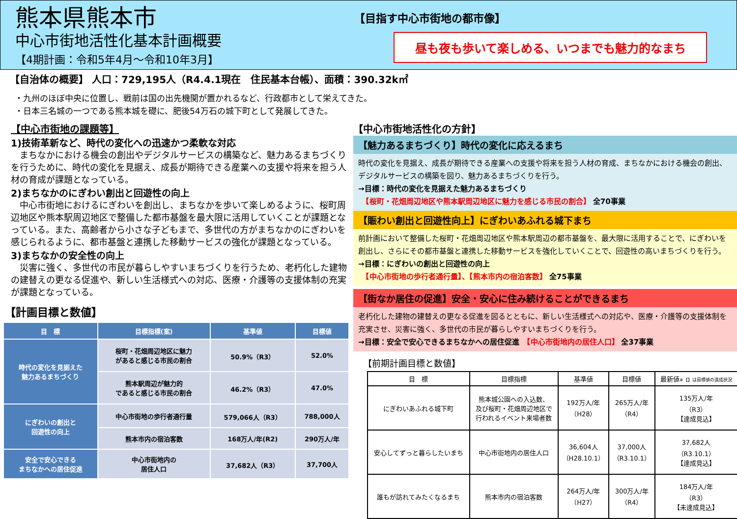熊本県熊本市
中心市街地活性化基本計画概要
【4期計画：令和5年4月～令和10年3月】
【目指す中心市街地の都市像】
昼も夜も歩いて楽しめる、いつまでも魅力的なまち
【自治体の概要】 人口：729,195人（R4.4.1現在　住民基本台帳）、面積：390.32k㎡
・九州のほぼ中央に位置し、戦前は国の出先機関が置かれるなど、行政都市として栄えてきた。
・日本三名城の一つである熊本城を礎に、肥後54万石の城下町として発展してきた。
【中心市街地の課題等】
1)技術革新など、時代の変化への迅速かつ柔軟な対応
　まちなかにおける機会の創出やデジタルサービスの構築など、魅力あるまちづくりを行うために、時代の変化を見据え、成長が期待できる産業への支援や将来を担う人材の育成が課題となっている。
2)まちなかのにぎわい創出と回遊性の向上
　中心市街地におけるにぎわいを創出し、まちなかを歩いて楽しめるように、桜町周辺地区や熊本駅周辺地区で整備した都市基盤を最大限に活用していくことが課題となっている。また、高齢者から小さな子どもまで、多世代の方がまちなかのにぎわいを感じられるように、都市基盤と連携した移動サービスの強化が課題となっている。
3)まちなかの安全性の向上
　災害に強く、多世代の市民が暮らしやすいまちづくりを行うため、老朽化した建物の建替えの更なる促進や、新しい生活様式への対応、医療・介護等の支援体制の充実が課題となっている。
【計画目標と数値】
| 目 標 | 目標指標(案) | 基準値 | 目標値 |
| --- | --- | --- | --- |
| 時代の変化を見据えた 魅力あるまちづくり | 桜町・花畑周辺地区に魅力 があると感じる市民の割合 | 50.9%（R3） | 52.0% |
| | 熊本駅周辺が魅力的 であると感じる市民の割合 | 46.2%（R3） | 47.0% |
| にぎわいの創出と 回遊性の向上 | 中心市街地の歩行者通行量 | 579,066人（R3） | 788,000人 |
| | 熊本市内の宿泊客数 | 168万人/年(R2) | 290万人/年 |
| 安全で安心できる まちなかへの居住促進 | 中心市街地内の 居住人口 | 37,682人（R3） | 37,700人 |
【中心市街地活性化の方針】
【魅力あるまちづくり】時代の変化に応えるまち
時代の変化を見据え、成長が期待できる産業への支援や将来を担う人材の育成、まちなかにおける機会の創出、デジタルサービスの構築を図り、魅力あるまちづくりを行う。
→目標：時代の変化を見据えた魅力あるまちづくり
　【桜町・花畑周辺地区や熊本駅周辺地区に魅力を感じる市民の割合】 全70事業
【賑わい創出と回遊性向上】にぎわいあふれる城下まち
前計画において整備した桜町・花畑周辺地区や熊本駅周辺の都市基盤を、最大限に活用することで、にぎわいを創出し、さらにその都市基盤と連携した移動サービスを強化していくことで、回遊性の高いまちづくりを行う。
→目標：にぎわいの創出と回遊性の向上
　【中心市街地の歩行者通行量】、【熊本市内の宿泊客数】 全75事業
【街なか居住の促進】安全・安心に住み続けることができるまち
老朽化した建物の建替えの更なる促進を図るとともに、新しい生活様式への対応や、医療・介護等の支援体制を充実させ、災害に強く、多世代の市民が暮らしやすいまちづくりを行う。
→目標：安全で安心できるまちなかへの居住促進　【中心市街地内の居住人口】 全37事業
【前期計画目標と数値】
| 目 標 | 目標指標 | 基準値 | 目標値 | 最新値 ※【】は目標値の達成状況 |
| --- | --- | --- | --- | --- |
| にぎわいあふれる城下町 | 熊本城公園への入込数、 及び桜町・花畑周辺地区で 行われるイベント来場者数 | 192万人/年 （H28） | 265万人/年 （R4） | 135万人/年 （R3） 【達成見込】 |
| 安心してずっと暮らしたいまち | 中心市街地内の居住人口 | 36,604人 （H28.10.1） | 37,000人 （R3.10.1） | 37,682人 （R3.10.1） 【達成見込】 |
| 誰もが訪れてみたくなるまち | 熊本市内の宿泊客数 | 264万人/年 （H27） | 300万人/年 （R4） | 184万人/年 （R3） 【未達成見込】 |